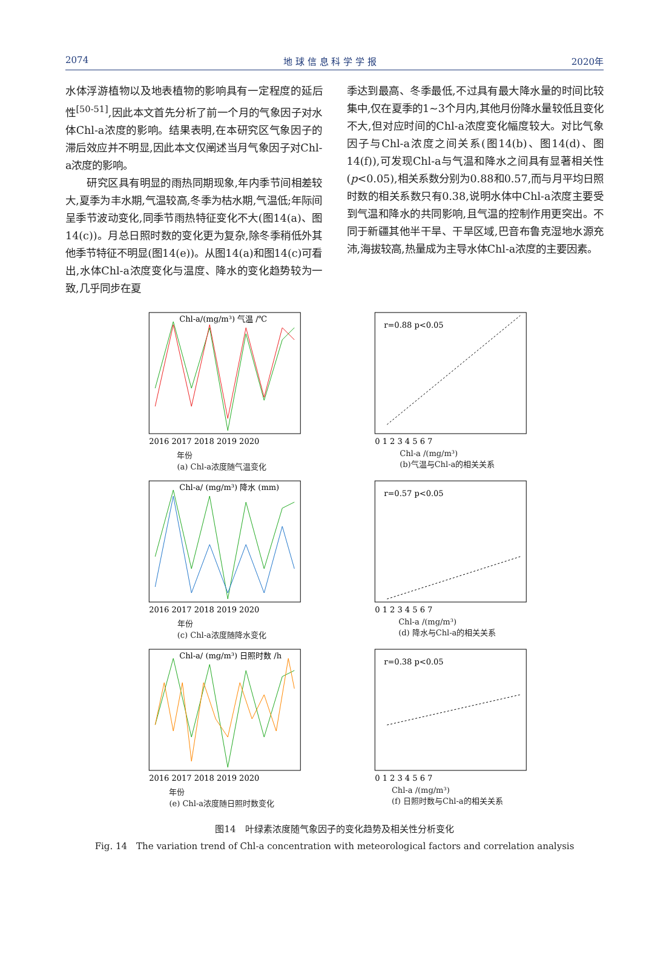2074 地 球 信 息 科 学 学 报 2020年
水体浮游植物以及地表植物的影响具有一定程度的延后性<sup>[50-51]</sup>,因此本文首先分析了前一个月的气象因子对水体Chl-a浓度的影响。结果表明,在本研究区气象因子的滞后效应并不明显,因此本文仅阐述当月气象因子对Chl-a浓度的影响。
  研究区具有明显的雨热同期现象,年内季节间相差较大,夏季为丰水期,气温较高,冬季为枯水期,气温低;年际间呈季节波动变化,同季节雨热特征变化不大(图14(a)、图14(c))。月总日照时数的变化更为复杂,除冬季稍低外其他季节特征不明显(图14(e))。从图14(a)和图14(c)可看出,水体Chl-a浓度变化与温度、降水的变化趋势较为一致,几乎同步在夏
季达到最高、冬季最低,不过具有最大降水量的时间比较集中,仅在夏季的1~3个月内,其他月份降水量较低且变化不大,但对应时间的Chl-a浓度变化幅度较大。对比气象因子与Chl-a浓度之间关系(图14(b)、图14(d)、图14(f)),可发现Chl-a与气温和降水之间具有显著相关性(p<0.05),相关系数分别为0.88和0.57,而与月平均日照时数的相关系数只有0.38,说明水体中Chl-a浓度主要受到气温和降水的共同影响,且气温的控制作用更突出。不同于新疆其他半干旱、干旱区域,巴音布鲁克湿地水源充沛,海拔较高,热量成为主导水体Chl-a浓度的主要因素。
Chl-a/(mg/m³) 气温 /℃
2016 2017 2018 2019 2020
年份
(a) Chl-a浓度随气温变化
r=0.88 p<0.05
0 1 2 3 4 5 6 7
Chl-a /(mg/m³)
(b)气温与Chl-a的相关关系
Chl-a/ (mg/m³) 降水 (mm)
2016 2017 2018 2019 2020
年份
(c) Chl-a浓度随降水变化
r=0.57 p<0.05
0 1 2 3 4 5 6 7
Chl-a /(mg/m³)
(d) 降水与Chl-a的相关关系
Chl-a/ (mg/m³) 日照时数 /h
2016 2017 2018 2019 2020
年份
(e) Chl-a浓度随日照时数变化
r=0.38 p<0.05
0 1 2 3 4 5 6 7
Chl-a /(mg/m³)
(f) 日照时数与Chl-a的相关关系
图14　叶绿素浓度随气象因子的变化趋势及相关性分析变化
Fig. 14　The variation trend of Chl-a concentration with meteorological factors and correlation analysis